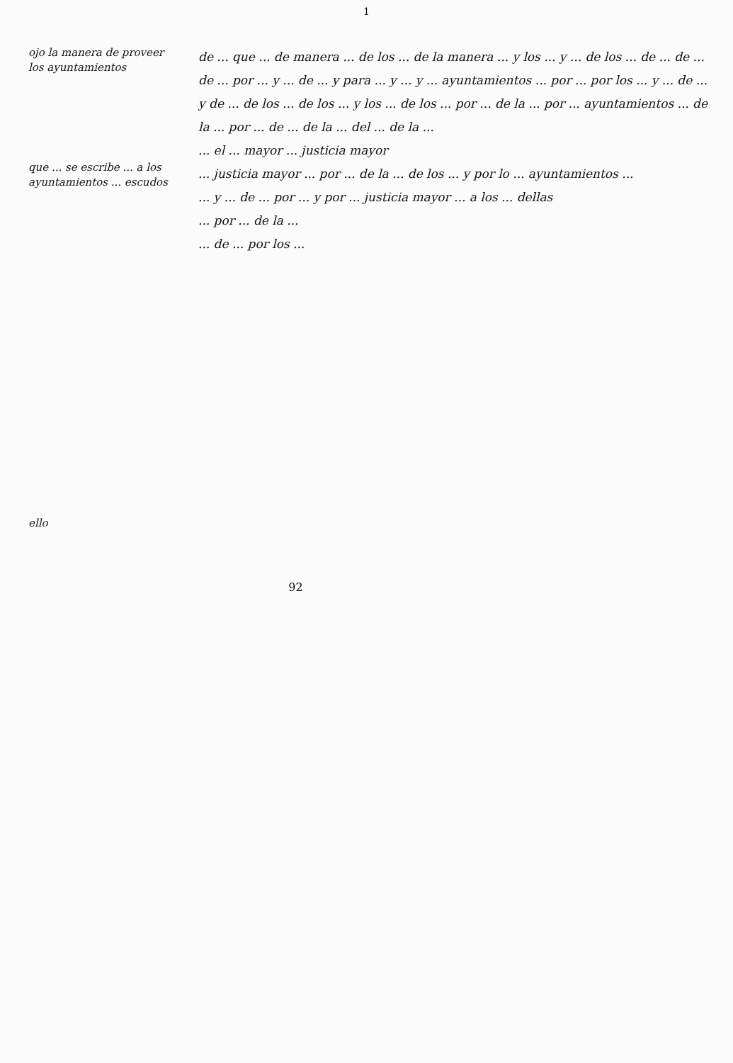1
ojo la manera de proveer los ayuntamientos
que ... se escribe ... a los ayuntamientos ... escudos
ello
de ... que ... de manera ... de los ... de la manera ... y los ... y ... de los ... de ... de ... de ... por ... y ... de ... y para ... y ... y ... ayuntamientos ... por ... por los ... y ... de ... y de ... de los ... de los ... y los ... de los ... por ... de la ... por ... ayuntamientos ... de la ... por ... de ... de la ... del ... de la ...
... el ... mayor ... justicia mayor
... justicia mayor ... por ... de la ... de los ... y por lo ... ayuntamientos ...
... y ... de ... por ... y por ... justicia mayor ... a los ... dellas
... por ... de la ...
... de ... por los ...
92